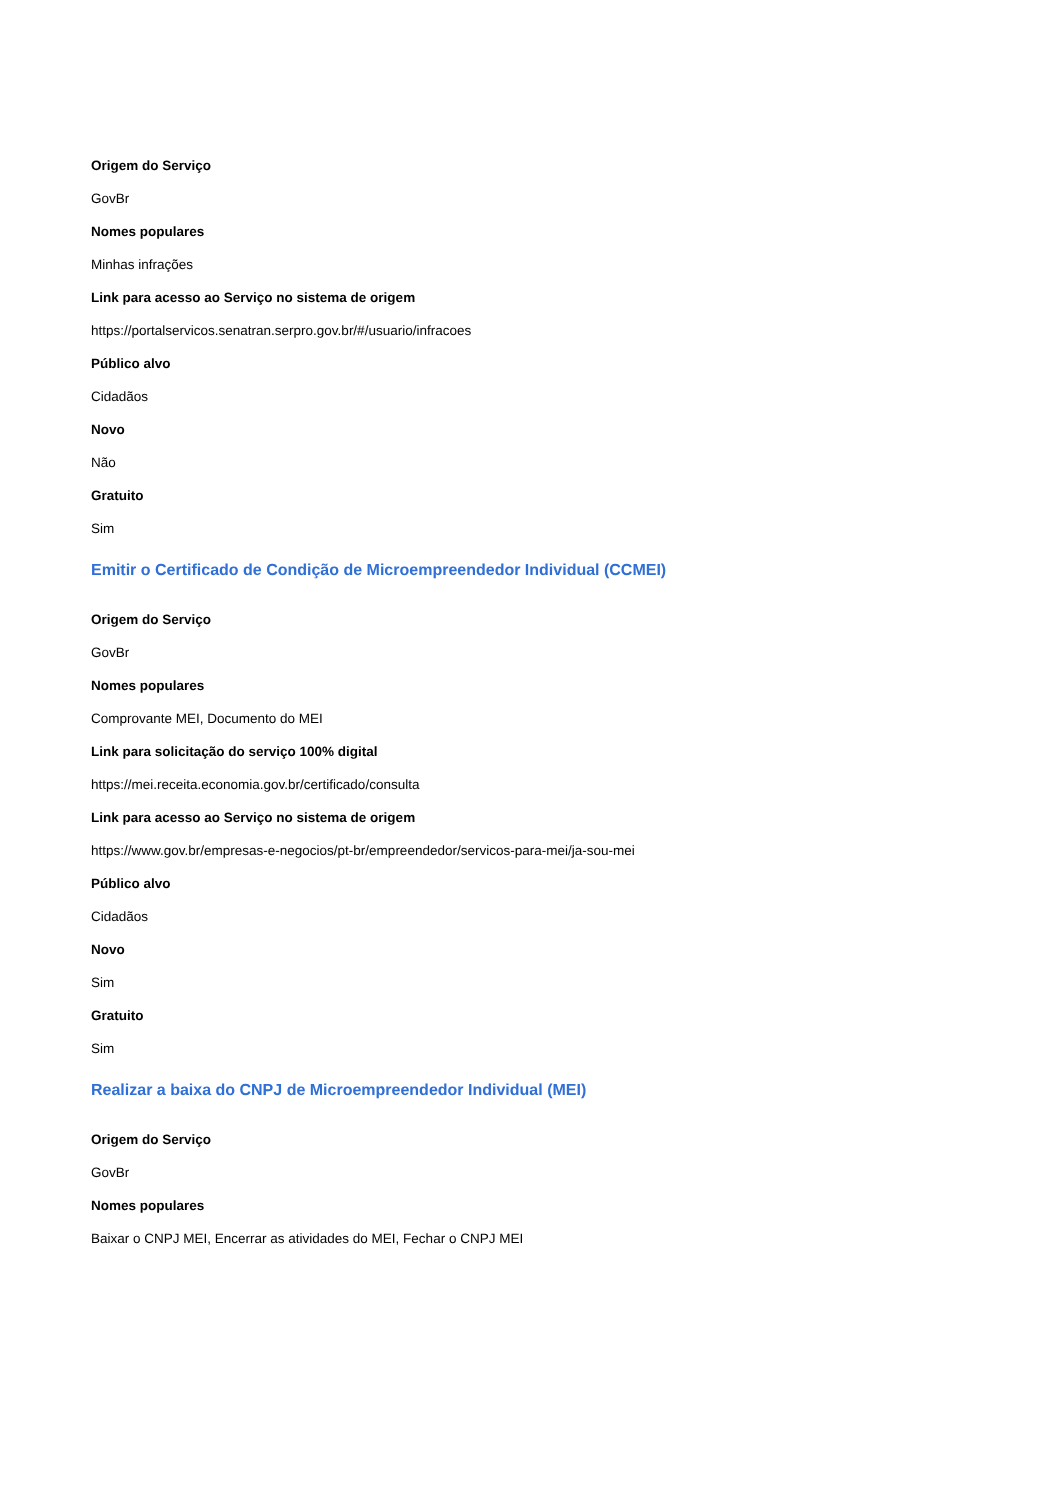Origem do Serviço
GovBr
Nomes populares
Minhas infrações
Link para acesso ao Serviço no sistema de origem
https://portalservicos.senatran.serpro.gov.br/#/usuario/infracoes
Público alvo
Cidadãos
Novo
Não
Gratuito
Sim
Emitir o Certificado de Condição de Microempreendedor Individual (CCMEI)
Origem do Serviço
GovBr
Nomes populares
Comprovante MEI, Documento do MEI
Link para solicitação do serviço 100% digital
https://mei.receita.economia.gov.br/certificado/consulta
Link para acesso ao Serviço no sistema de origem
https://www.gov.br/empresas-e-negocios/pt-br/empreendedor/servicos-para-mei/ja-sou-mei
Público alvo
Cidadãos
Novo
Sim
Gratuito
Sim
Realizar a baixa do CNPJ de Microempreendedor Individual (MEI)
Origem do Serviço
GovBr
Nomes populares
Baixar o CNPJ MEI, Encerrar as atividades do MEI, Fechar o CNPJ MEI